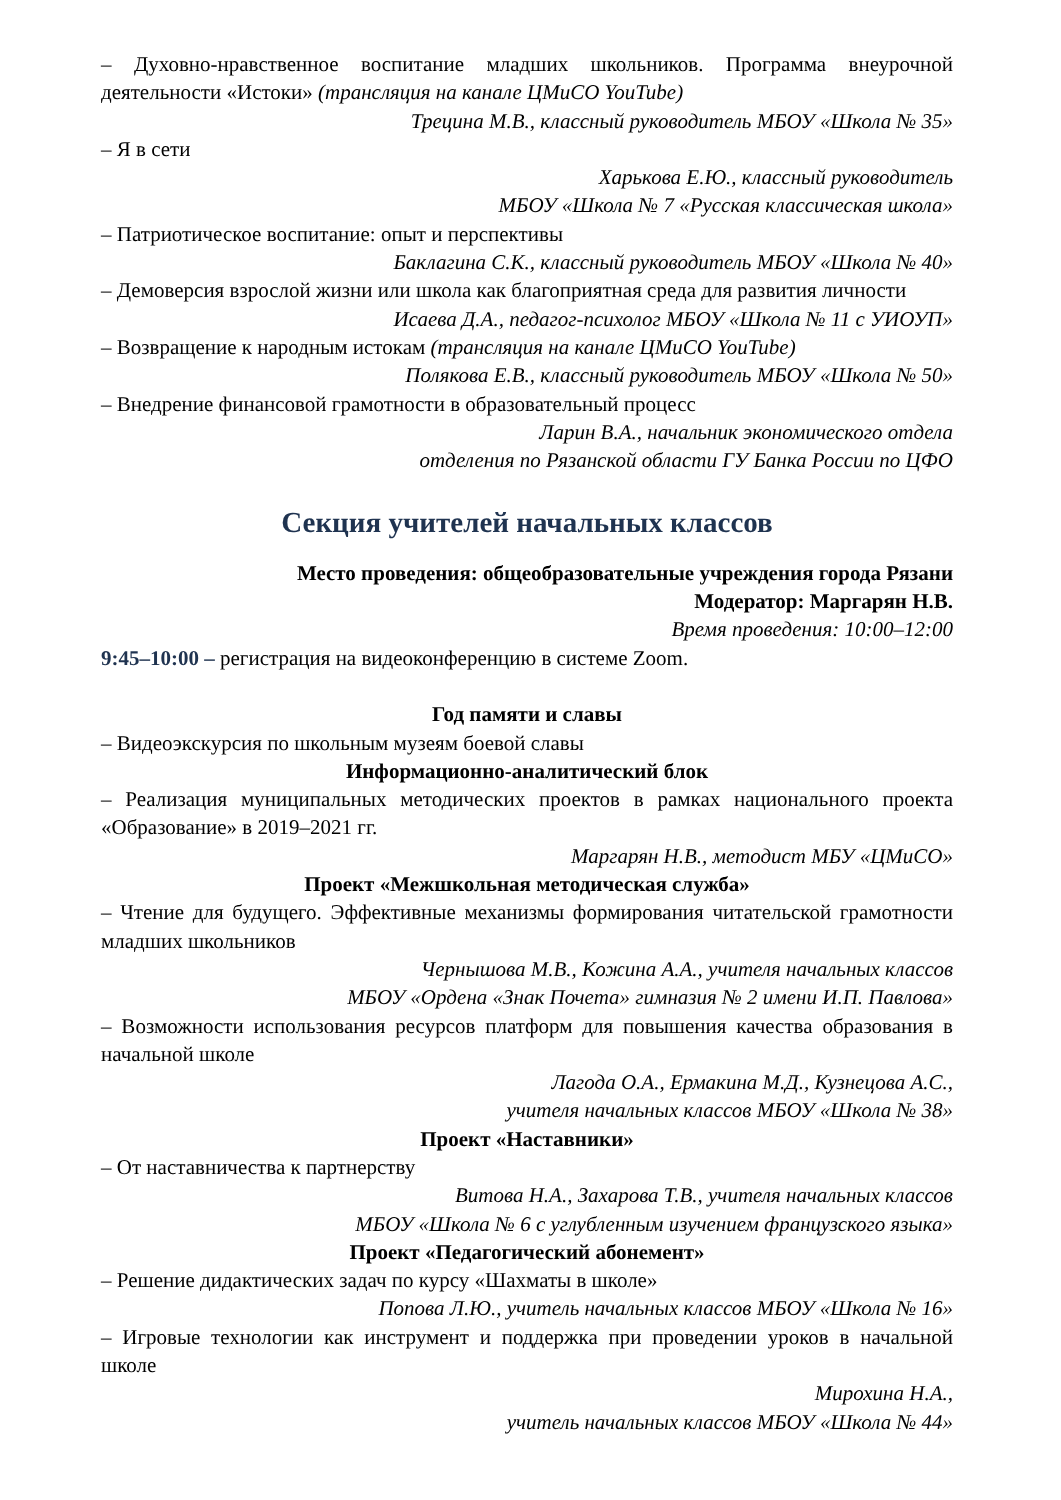– Духовно-нравственное воспитание младших школьников. Программа внеурочной деятельности «Истоки» (трансляция на канале ЦМиСО YouTube)
Трецина М.В., классный руководитель МБОУ «Школа № 35»
– Я в сети
Харькова Е.Ю., классный руководитель
МБОУ «Школа № 7 «Русская классическая школа»
– Патриотическое воспитание: опыт и перспективы
Баклагина С.К., классный руководитель МБОУ «Школа № 40»
– Демоверсия взрослой жизни или школа как благоприятная среда для развития личности
Исаева Д.А., педагог-психолог МБОУ «Школа № 11 с УИОУП»
– Возвращение к народным истокам (трансляция на канале ЦМиСО YouTube)
Полякова Е.В., классный руководитель МБОУ «Школа № 50»
– Внедрение финансовой грамотности в образовательный процесс
Ларин В.А., начальник экономического отдела
отделения по Рязанской области ГУ Банка России по ЦФО
Секция учителей начальных классов
Место проведения: общеобразовательные учреждения города Рязани
Модератор: Маргарян Н.В.
Время проведения: 10:00–12:00
9:45–10:00 – регистрация на видеоконференцию в системе Zoom.
Год памяти и славы
– Видеоэкскурсия по школьным музеям боевой славы
Информационно-аналитический блок
– Реализация муниципальных методических проектов в рамках национального проекта «Образование» в 2019–2021 гг.
Маргарян Н.В., методист МБУ «ЦМиСО»
Проект «Межшкольная методическая служба»
– Чтение для будущего. Эффективные механизмы формирования читательской грамотности младших школьников
Чернышова М.В., Кожина А.А., учителя начальных классов
МБОУ «Ордена «Знак Почета» гимназия № 2 имени И.П. Павлова»
– Возможности использования ресурсов платформ для повышения качества образования в начальной школе
Лагода О.А., Ермакина М.Д., Кузнецова А.С.,
учителя начальных классов МБОУ «Школа № 38»
Проект «Наставники»
– От наставничества к партнерству
Витова Н.А., Захарова Т.В., учителя начальных классов
МБОУ «Школа № 6 с углубленным изучением французского языка»
Проект «Педагогический абонемент»
– Решение дидактических задач по курсу «Шахматы в школе»
Попова Л.Ю., учитель начальных классов МБОУ «Школа № 16»
– Игровые технологии как инструмент и поддержка при проведении уроков в начальной школе
Мирохина Н.А.,
учитель начальных классов МБОУ «Школа № 44»